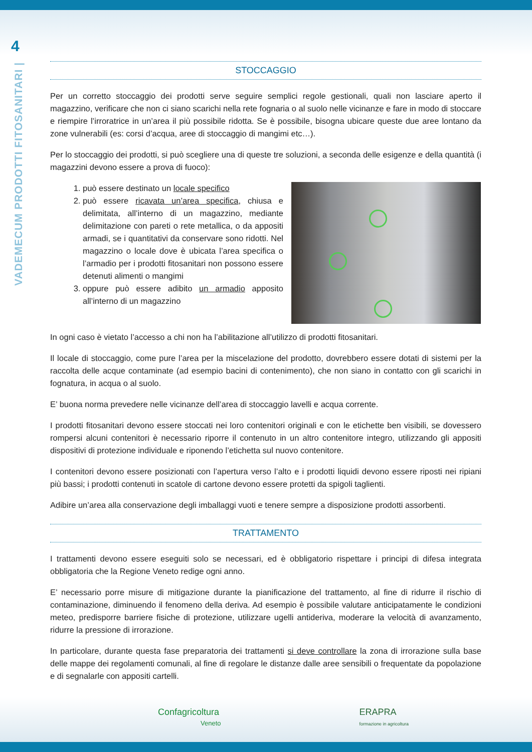4
VADEMECUM PRODOTTI FITOSANITARI |
STOCCAGGIO
Per un corretto stoccaggio dei prodotti serve seguire semplici regole gestionali, quali non lasciare aperto il magazzino, verificare che non ci siano scarichi nella rete fognaria o al suolo nelle vicinanze e fare in modo di stoccare e riempire l’irroratrice in un’area il più possibile ridotta. Se è possibile, bisogna ubicare queste due aree lontano da zone vulnerabili (es: corsi d’acqua, aree di stoccaggio di mangimi etc…).
Per lo stoccaggio dei prodotti, si può scegliere una di queste tre soluzioni, a seconda delle esigenze e della quantità (i magazzini devono essere a prova di fuoco):
1. può essere destinato un locale specifico
2. può essere ricavata un’area specifica, chiusa e delimitata, all’interno di un magazzino, mediante delimitazione con pareti o rete metallica, o da appositi armadi, se i quantitativi da conservare sono ridotti. Nel magazzino o locale dove è ubicata l’area specifica o l’armadio per i prodotti fitosanitari non possono essere detenuti alimenti o mangimi
3. oppure può essere adibito un armadio apposito all’interno di un magazzino
In ogni caso è vietato l’accesso a chi non ha l’abilitazione all’utilizzo di prodotti fitosanitari.
Il locale di stoccaggio, come pure l’area per la miscelazione del prodotto, dovrebbero essere dotati di sistemi per la raccolta delle acque contaminate (ad esempio bacini di contenimento), che non siano in contatto con gli scarichi in fognatura, in acqua o al suolo.
E’ buona norma prevedere nelle vicinanze dell’area di stoccaggio lavelli e acqua corrente.
I prodotti fitosanitari devono essere stoccati nei loro contenitori originali e con le etichette ben visibili, se dovessero rompersi alcuni contenitori è necessario riporre il contenuto in un altro contenitore integro, utilizzando gli appositi dispositivi di protezione individuale e riponendo l’etichetta sul nuovo contenitore.
I contenitori devono essere posizionati con l’apertura verso l’alto e i prodotti liquidi devono essere riposti nei ripiani più bassi; i prodotti contenuti in scatole di cartone devono essere protetti da spigoli taglienti.
Adibire un’area alla conservazione degli imballaggi vuoti e tenere sempre a disposizione prodotti assorbenti.
TRATTAMENTO
I trattamenti devono essere eseguiti solo se necessari, ed è obbligatorio rispettare i principi di difesa integrata obbligatoria che la Regione Veneto redige ogni anno.
E’ necessario porre misure di mitigazione durante la pianificazione del trattamento, al fine di ridurre il rischio di contaminazione, diminuendo il fenomeno della deriva. Ad esempio è possibile valutare anticipatamente le condizioni meteo, predisporre barriere fisiche di protezione, utilizzare ugelli antideriva, moderare la velocità di avanzamento, ridurre la pressione di irrorazione.
In particolare, durante questa fase preparatoria dei trattamenti si deve controllare la zona di irrorazione sulla base delle mappe dei regolamenti comunali, al fine di regolare le distanze dalle aree sensibili o frequentate da popolazione e di segnalarle con appositi cartelli.
Confagricoltura
Veneto
ERAPRA
formazione in agricoltura